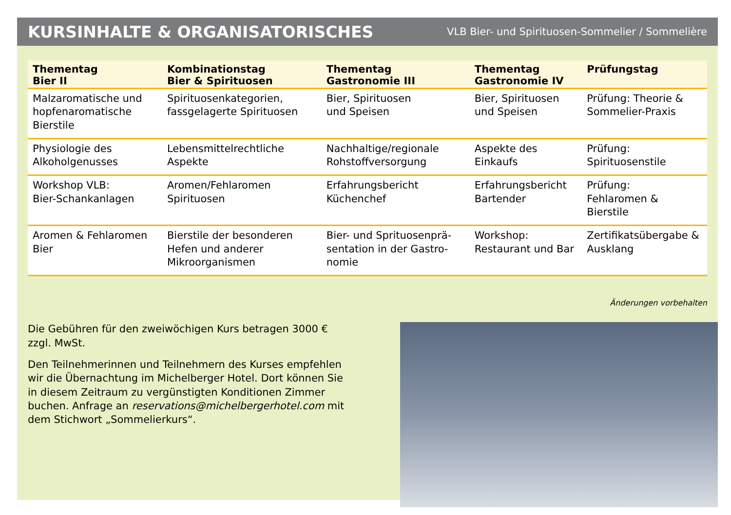KURSINHALTE & ORGANISATORISCHES
VLB Bier- und Spirituosen-Sommelier / Sommelière
| Thementag Bier II | Kombinationstag Bier & Spirituosen | Thementag Gastronomie III | Thementag Gastronomie IV | Prüfungstag |
| --- | --- | --- | --- | --- |
| Malzaromatische und hopfenaromatische Bierstile | Spirituosenkategorien, fassgelagerte Spiritu­osen | Bier, Spirituosen und Speisen | Bier, Spirituosen und Speisen | Prüfung: Theorie & Sommelier-Praxis |
| Physiologie des Alkoholgenusses | Lebensmittelrechtliche Aspekte | Nachhaltige/regionale Rohstoffversorgung | Aspekte des Einkaufs | Prüfung: Spirituosenstile |
| Workshop VLB: Bier-Schankanlagen | Aromen/Fehlaromen Spirituosen | Erfahrungsbericht Küchenchef | Erfahrungsbericht Bartender | Prüfung: Fehlaromen & Bierstile |
| Aromen & Fehlaromen Bier | Bierstile der besonde­ren Hefen und anderer Mikroorganismen | Bier- und Sprituosenprä­sentation in der Gastro­nomie | Workshop: Restaurant und Bar | Zertifikatsübergabe & Ausklang |
Änderungen vorbehalten
Die Gebühren für den zweiwöchigen Kurs betragen 3000 € zzgl. MwSt.
Den Teilnehmerinnen und Teilnehmern des Kurses empfehlen wir die Übernachtung im Michelberger Hotel. Dort können Sie in diesem Zeitraum zu vergünstigten Konditionen Zimmer buchen. Anfrage an reservations@michelbergerhotel.com mit dem Stich­wort „Sommelierkurs“.